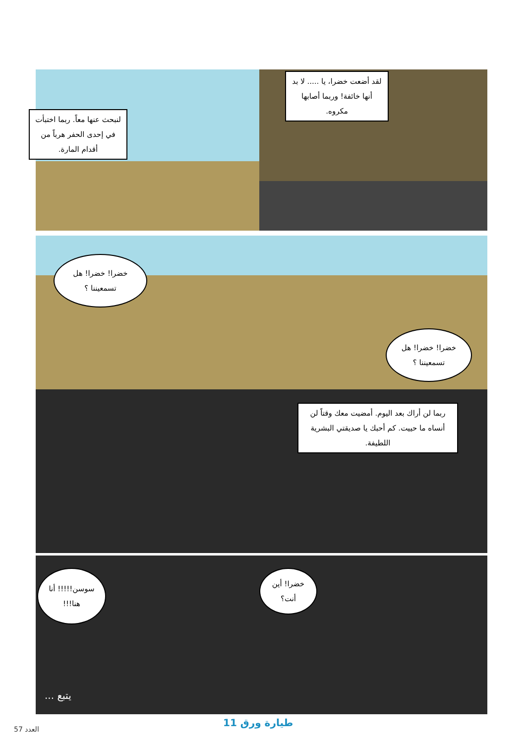لقد أضعت خضرا، يا ..... لا بد أنها خائفة! وربما أصابها مكروه.
لنبحث عنها معاً. ربما اختبأت في إحدى الحفر هرباً من أقدام المارة.
خضرا! خضرا! هل تسمعيننا ؟
خضرا! خضرا! هل تسمعيننا ؟
ربما لن أراك بعد اليوم. أمضيت معك وقتاً لن أنساه ما حييت. كم أحبك يا صديقتي البشرية اللطيفة.
سوسن!!!!! أنا هنا!!!
خضرا! أين أنت؟
يتبع ...
العدد 57
طيارة ورق 11